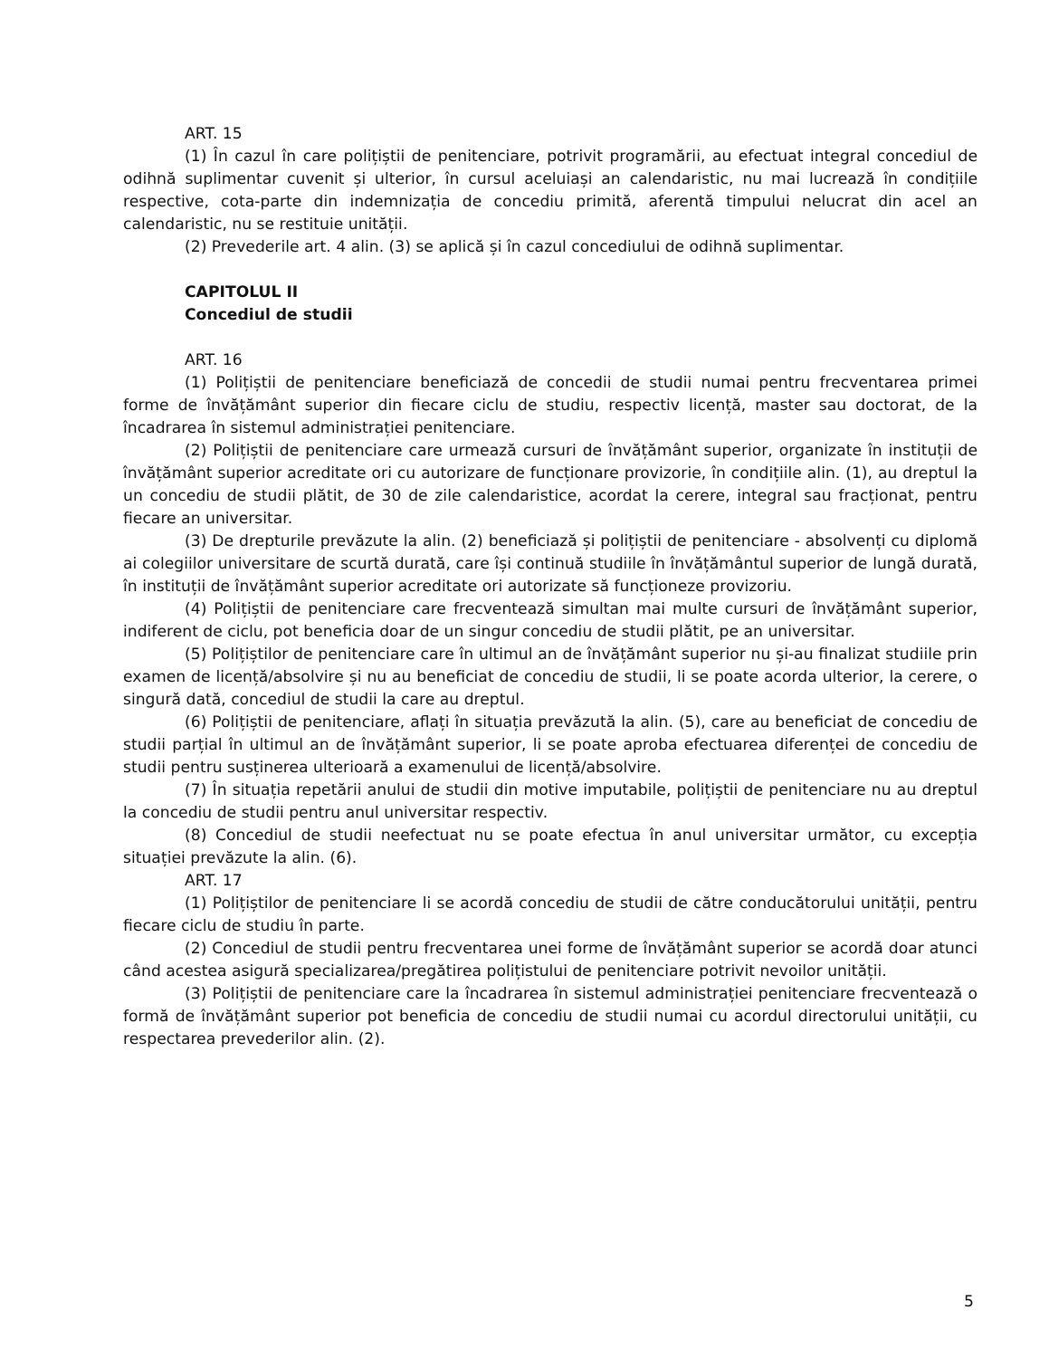ART. 15
(1) În cazul în care polițiștii de penitenciare, potrivit programării, au efectuat integral concediul de odihnă suplimentar cuvenit și ulterior, în cursul aceluiași an calendaristic, nu mai lucrează în condițiile respective, cota-parte din indemnizația de concediu primită, aferentă timpului nelucrat din acel an calendaristic, nu se restituie unității.
(2) Prevederile art. 4 alin. (3) se aplică și în cazul concediului de odihnă suplimentar.
CAPITOLUL II
Concediul de studii
ART. 16
(1) Polițiștii de penitenciare beneficiază de concedii de studii numai pentru frecventarea primei forme de învățământ superior din fiecare ciclu de studiu, respectiv licență, master sau doctorat, de la încadrarea în sistemul administrației penitenciare.
(2) Polițiștii de penitenciare care urmează cursuri de învățământ superior, organizate în instituții de învățământ superior acreditate ori cu autorizare de funcționare provizorie, în condițiile alin. (1), au dreptul la un concediu de studii plătit, de 30 de zile calendaristice, acordat la cerere, integral sau fracționat, pentru fiecare an universitar.
(3) De drepturile prevăzute la alin. (2) beneficiază și polițiștii de penitenciare - absolvenți cu diplomă ai colegiilor universitare de scurtă durată, care își continuă studiile în învățământul superior de lungă durată, în instituții de învățământ superior acreditate ori autorizate să funcționeze provizoriu.
(4) Polițiștii de penitenciare care frecventează simultan mai multe cursuri de învățământ superior, indiferent de ciclu, pot beneficia doar de un singur concediu de studii plătit, pe an universitar.
(5) Polițiștilor de penitenciare care în ultimul an de învățământ superior nu și-au finalizat studiile prin examen de licență/absolvire și nu au beneficiat de concediu de studii, li se poate acorda ulterior, la cerere, o singură dată, concediul de studii la care au dreptul.
(6) Polițiștii de penitenciare, aflați în situația prevăzută la alin. (5), care au beneficiat de concediu de studii parțial în ultimul an de învățământ superior, li se poate aproba efectuarea diferenței de concediu de studii pentru susținerea ulterioară a examenului de licență/absolvire.
(7) În situația repetării anului de studii din motive imputabile, polițiștii de penitenciare nu au dreptul la concediu de studii pentru anul universitar respectiv.
(8) Concediul de studii neefectuat nu se poate efectua în anul universitar următor, cu excepția situației prevăzute la alin. (6).
ART. 17
(1) Polițiștilor de penitenciare li se acordă concediu de studii de către conducătorului unității, pentru fiecare ciclu de studiu în parte.
(2) Concediul de studii pentru frecventarea unei forme de învățământ superior se acordă doar atunci când acestea asigură specializarea/pregătirea polițistului de penitenciare potrivit nevoilor unității.
(3) Polițiștii de penitenciare care la încadrarea în sistemul administrației penitenciare frecventează o formă de învățământ superior pot beneficia de concediu de studii numai cu acordul directorului unității, cu respectarea prevederilor alin. (2).
5